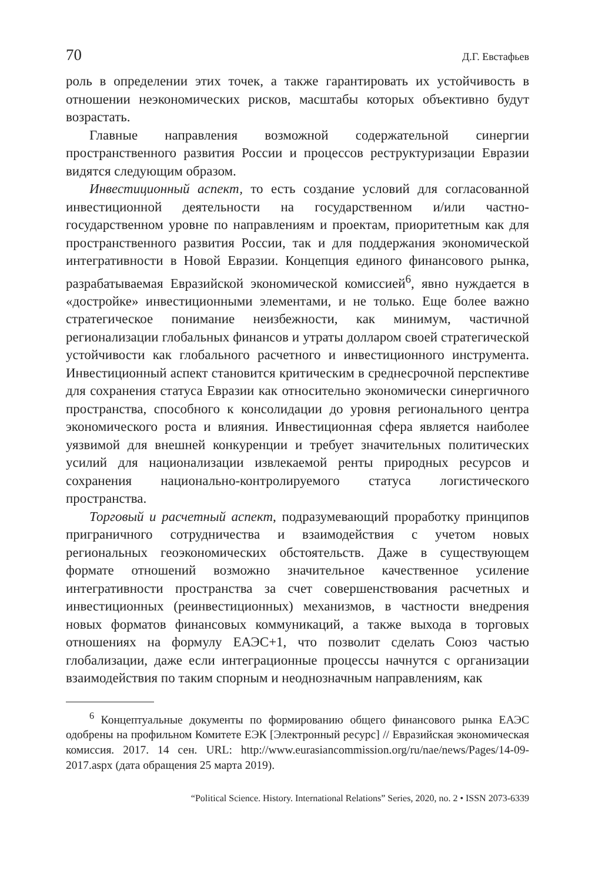70 Д.Г. Евстафьев
роль в определении этих точек, а также гарантировать их устойчивость в отношении неэкономических рисков, масштабы которых объективно будут возрастать.
Главные направления возможной содержательной синергии пространственного развития России и процессов реструктуризации Евразии видятся следующим образом.
Инвестиционный аспект, то есть создание условий для согласованной инвестиционной деятельности на государственном и/или частно-государственном уровне по направлениям и проектам, приоритетным как для пространственного развития России, так и для поддержания экономической интегративности в Новой Евразии. Концепция единого финансового рынка, разрабатываемая Евразийской экономической комиссией<sup>6</sup>, явно нуждается в «достройке» инвестиционными элементами, и не только. Еще более важно стратегическое понимание неизбежности, как минимум, частичной регионализации глобальных финансов и утраты долларом своей стратегической устойчивости как глобального расчетного и инвестиционного инструмента. Инвестиционный аспект становится критическим в среднесрочной перспективе для сохранения статуса Евразии как относительно экономически синергичного пространства, способного к консолидации до уровня регионального центра экономического роста и влияния. Инвестиционная сфера является наиболее уязвимой для внешней конкуренции и требует значительных политических усилий для национализации извлекаемой ренты природных ресурсов и сохранения национально-контролируемого статуса логистического пространства.
Торговый и расчетный аспект, подразумевающий проработку принципов приграничного сотрудничества и взаимодействия с учетом новых региональных геоэкономических обстоятельств. Даже в существующем формате отношений возможно значительное качественное усиление интегративности пространства за счет совершенствования расчетных и инвестиционных (реинвестиционных) механизмов, в частности внедрения новых форматов финансовых коммуникаций, а также выхода в торговых отношениях на формулу ЕАЭС+1, что позволит сделать Союз частью глобализации, даже если интеграционные процессы начнутся с организации взаимодействия по таким спорным и неоднозначным направлениям, как
<sup>6</sup> Концептуальные документы по формированию общего финансового рынка ЕАЭС одобрены на профильном Комитете ЕЭК [Электронный ресурс] // Евразийская экономическая комиссия. 2017. 14 сен. URL: http://www.eurasiancommission.org/ru/nae/news/Pages/14-09-2017.aspx (дата обращения 25 марта 2019).
“Political Science. History. International Relations” Series, 2020, no. 2 • ISSN 2073-6339